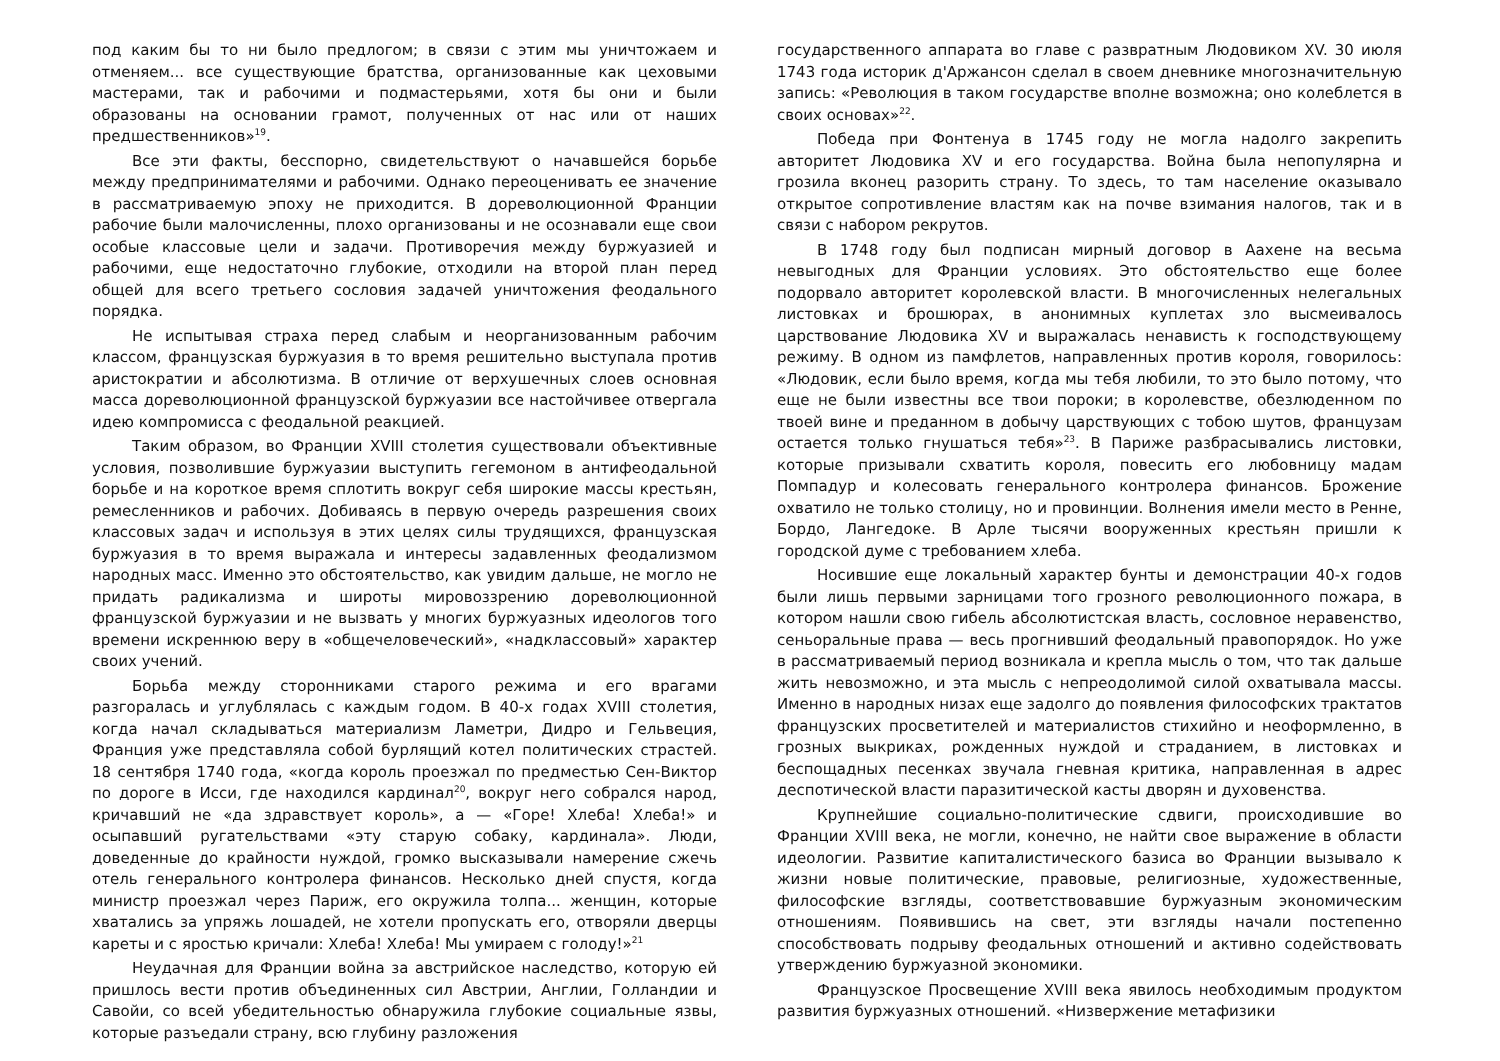под каким бы то ни было предлогом; в связи с этим мы уничтожаем и отменяем... все существующие братства, организованные как цеховыми мастерами, так и рабочими и подмастерьями, хотя бы они и были образованы на основании грамот, полученных от нас или от наших предшественников»<sup>19</sup>.
Все эти факты, бесспорно, свидетельствуют о начавшейся борьбе между предпринимателями и рабочими. Однако переоценивать ее значение в рассматриваемую эпоху не приходится. В дореволюционной Франции рабочие были малочисленны, плохо организованы и не осознавали еще свои особые классовые цели и задачи. Противоречия между буржуазией и рабочими, еще недостаточно глубокие, отходили на второй план перед общей для всего третьего сословия задачей уничтожения феодального порядка.
Не испытывая страха перед слабым и неорганизованным рабочим классом, французская буржуазия в то время решительно выступала против аристократии и абсолютизма. В отличие от верхушечных слоев основная масса дореволюционной французской буржуазии все настойчивее отвергала идею компромисса с феодальной реакцией.
Таким образом, во Франции XVIII столетия существовали объективные условия, позволившие буржуазии выступить гегемоном в антифеодальной борьбе и на короткое время сплотить вокруг себя широкие массы крестьян, ремесленников и рабочих. Добиваясь в первую очередь разрешения своих классовых задач и используя в этих целях силы трудящихся, французская буржуазия в то время выражала и интересы задавленных феодализмом народных масс. Именно это обстоятельство, как увидим дальше, не могло не придать радикализма и широты мировоззрению дореволюционной французской буржуазии и не вызвать у многих буржуазных идеологов того времени искреннюю веру в «общечеловеческий», «надклассовый» характер своих учений.
Борьба между сторонниками старого режима и его врагами разгоралась и углублялась с каждым годом. В 40-х годах XVIII столетия, когда начал складываться материализм Ламетри, Дидро и Гельвеция, Франция уже представляла собой бурлящий котел политических страстей. 18 сентября 1740 года, «когда король проезжал по предместью Сен-Виктор по дороге в Исси, где находился кардинал<sup>20</sup>, вокруг него собрался народ, кричавший не «да здравствует король», а — «Горе! Хлеба! Хлеба!» и осыпавший ругательствами «эту старую собаку, кардинала». Люди, доведенные до крайности нуждой, громко высказывали намерение сжечь отель генерального контролера финансов. Несколько дней спустя, когда министр проезжал через Париж, его окружила толпа... женщин, которые хватались за упряжь лошадей, не хотели пропускать его, отворяли дверцы кареты и с яростью кричали: Хлеба! Хлеба! Мы умираем с голоду!»<sup>21</sup>
Неудачная для Франции война за австрийское наследство, которую ей пришлось вести против объединенных сил Австрии, Англии, Голландии и Савойи, со всей убедительностью обнаружила глубокие социальные язвы, которые разъедали страну, всю глубину разложения
государственного аппарата во главе с развратным Людовиком XV. 30 июля 1743 года историк д'Аржансон сделал в своем дневнике многозначительную запись: «Революция в таком государстве вполне возможна; оно колеблется в своих основах»<sup>22</sup>.
Победа при Фонтенуа в 1745 году не могла надолго закрепить авторитет Людовика XV и его государства. Война была непопулярна и грозила вконец разорить страну. То здесь, то там население оказывало открытое сопротивление властям как на почве взимания налогов, так и в связи с набором рекрутов.
В 1748 году был подписан мирный договор в Аахене на весьма невыгодных для Франции условиях. Это обстоятельство еще более подорвало авторитет королевской власти. В многочисленных нелегальных листовках и брошюрах, в анонимных куплетах зло высмеивалось царствование Людовика XV и выражалась ненависть к господствующему режиму. В одном из памфлетов, направленных против короля, говорилось: «Людовик, если было время, когда мы тебя любили, то это было потому, что еще не были известны все твои пороки; в королевстве, обезлюденном по твоей вине и преданном в добычу царствующих с тобою шутов, французам остается только гнушаться тебя»<sup>23</sup>. В Париже разбрасывались листовки, которые призывали схватить короля, повесить его любовницу мадам Помпадур и колесовать генерального контролера финансов. Брожение охватило не только столицу, но и провинции. Волнения имели место в Ренне, Бордо, Лангедоке. В Арле тысячи вооруженных крестьян пришли к городской думе с требованием хлеба.
Носившие еще локальный характер бунты и демонстрации 40-х годов были лишь первыми зарницами того грозного революционного пожара, в котором нашли свою гибель абсолютистская власть, сословное неравенство, сеньоральные права — весь прогнивший феодальный правопорядок. Но уже в рассматриваемый период возникала и крепла мысль о том, что так дальше жить невозможно, и эта мысль с непреодолимой силой охватывала массы. Именно в народных низах еще задолго до появления философских трактатов французских просветителей и материалистов стихийно и неоформленно, в грозных выкриках, рожденных нуждой и страданием, в листовках и беспощадных песенках звучала гневная критика, направленная в адрес деспотической власти паразитической касты дворян и духовенства.
Крупнейшие социально-политические сдвиги, происходившие во Франции XVIII века, не могли, конечно, не найти свое выражение в области идеологии. Развитие капиталистического базиса во Франции вызывало к жизни новые политические, правовые, религиозные, художественные, философские взгляды, соответствовавшие буржуазным экономическим отношениям. Появившись на свет, эти взгляды начали постепенно способствовать подрыву феодальных отношений и активно содействовать утверждению буржуазной экономики.
Французское Просвещение XVIII века явилось необходимым продуктом развития буржуазных отношений. «Низвержение метафизики